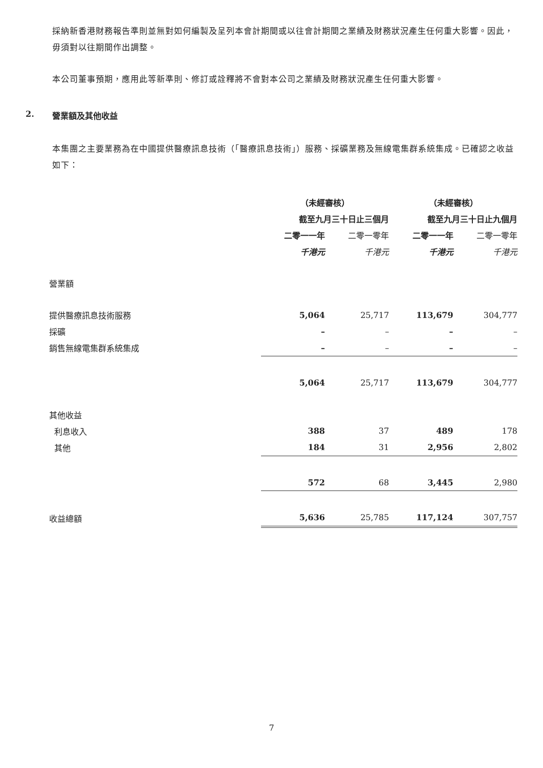採納新香港財務報告準則並無對如何編製及呈列本會計期間或以往會計期間之業績及財務狀況產生任何重大影響。因此，毋須對以往期間作出調整。
本公司董事預期，應用此等新準則、修訂或詮釋將不會對本公司之業績及財務狀況產生任何重大影響。
2. 營業額及其他收益
本集團之主要業務為在中國提供醫療訊息技術（「醫療訊息技術」）服務、採礦業務及無線電集群系統集成。已確認之收益如下：
| | （未經審核） | | （未經審核） | |
| --- | --- | --- | --- | --- |
| | 截至九月三十日止三個月 | | 截至九月三十日止九個月 | |
| | 二零一一年 | 二零一零年 | 二零一一年 | 二零一零年 |
| | 千港元 | 千港元 | 千港元 | 千港元 |
| 營業額 | | | | |
| 提供醫療訊息技術服務 | 5,064 | 25,717 | 113,679 | 304,777 |
| 採礦 | – | – | – | – |
| 銷售無線電集群系統集成 | – | – | – | – |
| | 5,064 | 25,717 | 113,679 | 304,777 |
| 其他收益 | | | | |
| 利息收入 | 388 | 37 | 489 | 178 |
| 其他 | 184 | 31 | 2,956 | 2,802 |
| | 572 | 68 | 3,445 | 2,980 |
| 收益總額 | 5,636 | 25,785 | 117,124 | 307,757 |
7